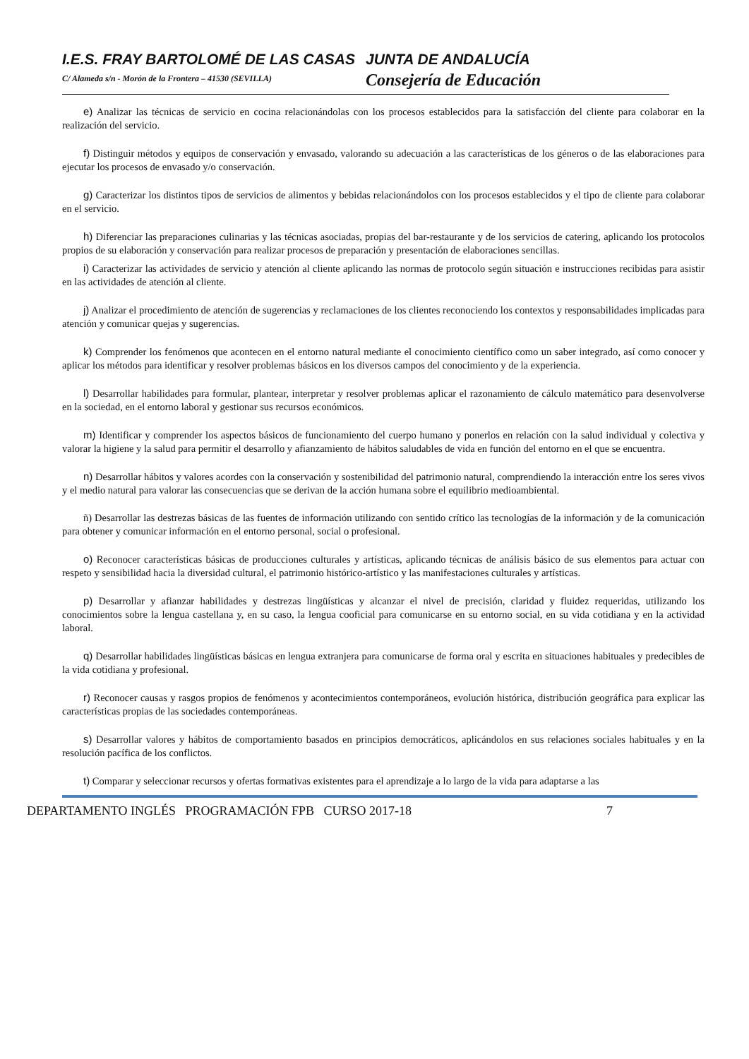I.E.S. FRAY BARTOLOMÉ DE LAS CASAS
JUNTA DE ANDALUCÍA
C/ Alameda s/n - Morón de la Frontera – 41530 (SEVILLA)
Consejería de Educación
e) Analizar las técnicas de servicio en cocina relacionándolas con los procesos establecidos para la satisfacción del cliente para colaborar en la realización del servicio.
f) Distinguir métodos y equipos de conservación y envasado, valorando su adecuación a las características de los géneros o de las elaboraciones para ejecutar los procesos de envasado y/o conservación.
g) Caracterizar los distintos tipos de servicios de alimentos y bebidas relacionándolos con los procesos establecidos y el tipo de cliente para colaborar en el servicio.
h) Diferenciar las preparaciones culinarias y las técnicas asociadas, propias del bar-restaurante y de los servicios de catering, aplicando los protocolos propios de su elaboración y conservación para realizar procesos de preparación y presentación de elaboraciones sencillas.
i) Caracterizar las actividades de servicio y atención al cliente aplicando las normas de protocolo según situación e instrucciones recibidas para asistir en las actividades de atención al cliente.
j) Analizar el procedimiento de atención de sugerencias y reclamaciones de los clientes reconociendo los contextos y responsabilidades implicadas para atención y comunicar quejas y sugerencias.
k) Comprender los fenómenos que acontecen en el entorno natural mediante el conocimiento científico como un saber integrado, así como conocer y aplicar los métodos para identificar y resolver problemas básicos en los diversos campos del conocimiento y de la experiencia.
l) Desarrollar habilidades para formular, plantear, interpretar y resolver problemas aplicar el razonamiento de cálculo matemático para desenvolverse en la sociedad, en el entorno laboral y gestionar sus recursos económicos.
m) Identificar y comprender los aspectos básicos de funcionamiento del cuerpo humano y ponerlos en relación con la salud individual y colectiva y valorar la higiene y la salud para permitir el desarrollo y afianzamiento de hábitos saludables de vida en función del entorno en el que se encuentra.
n) Desarrollar hábitos y valores acordes con la conservación y sostenibilidad del patrimonio natural, comprendiendo la interacción entre los seres vivos y el medio natural para valorar las consecuencias que se derivan de la acción humana sobre el equilibrio medioambiental.
ñ) Desarrollar las destrezas básicas de las fuentes de información utilizando con sentido crítico las tecnologías de la información y de la comunicación para obtener y comunicar información en el entorno personal, social o profesional.
o) Reconocer características básicas de producciones culturales y artísticas, aplicando técnicas de análisis básico de sus elementos para actuar con respeto y sensibilidad hacia la diversidad cultural, el patrimonio histórico-artístico y las manifestaciones culturales y artísticas.
p) Desarrollar y afianzar habilidades y destrezas lingüísticas y alcanzar el nivel de precisión, claridad y fluidez requeridas, utilizando los conocimientos sobre la lengua castellana y, en su caso, la lengua cooficial para comunicarse en su entorno social, en su vida cotidiana y en la actividad laboral.
q) Desarrollar habilidades lingüísticas básicas en lengua extranjera para comunicarse de forma oral y escrita en situaciones habituales y predecibles de la vida cotidiana y profesional.
r) Reconocer causas y rasgos propios de fenómenos y acontecimientos contemporáneos, evolución histórica, distribución geográfica para explicar las características propias de las sociedades contemporáneas.
s) Desarrollar valores y hábitos de comportamiento basados en principios democráticos, aplicándolos en sus relaciones sociales habituales y en la resolución pacífica de los conflictos.
t) Comparar y seleccionar recursos y ofertas formativas existentes para el aprendizaje a lo largo de la vida para adaptarse a las
DEPARTAMENTO INGLÉS PROGRAMACIÓN FPB CURSO 2017-18 7